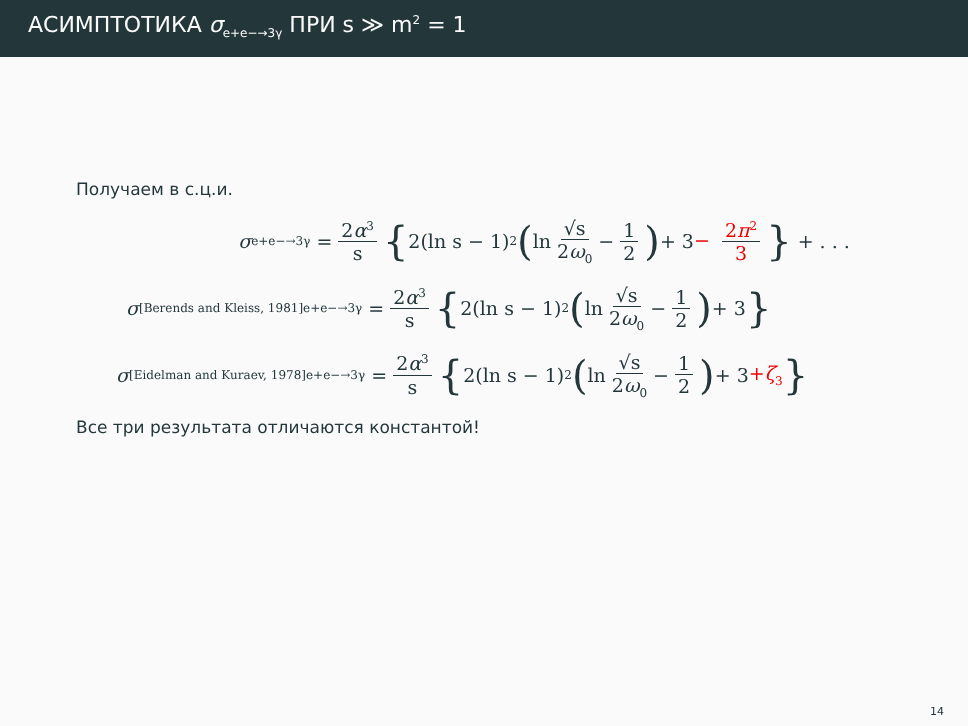АСИМПТОТИКА σ<sub>e+e−→3γ</sub> ПРИ s ≫ m<sup>2</sup> = 1
Получаем в с.ц.и.
σ<sub>e+e−→3γ</sub> = 2α<sup>3</sup> s { 2(ln s − 1)<sup>2</sup> (ln √s 2ω<sub>0</sub> − 1 2) + 3 − 2π<sup>2</sup> 3 } + . . .
σ<sup>[Berends and Kleiss, 1981]</sup><sub>e+e−→3γ</sub> = 2α<sup>3</sup> s { 2(ln s − 1)<sup>2</sup> (ln √s 2ω<sub>0</sub> − 1 2) + 3 }
σ<sup>[Eidelman and Kuraev, 1978]</sup><sub>e+e−→3γ</sub> = 2α<sup>3</sup> s { 2(ln s − 1)<sup>2</sup> (ln √s 2ω<sub>0</sub> − 1 2) + 3 +ζ<sub>3</sub> }
Все три результата отличаются константой!
14